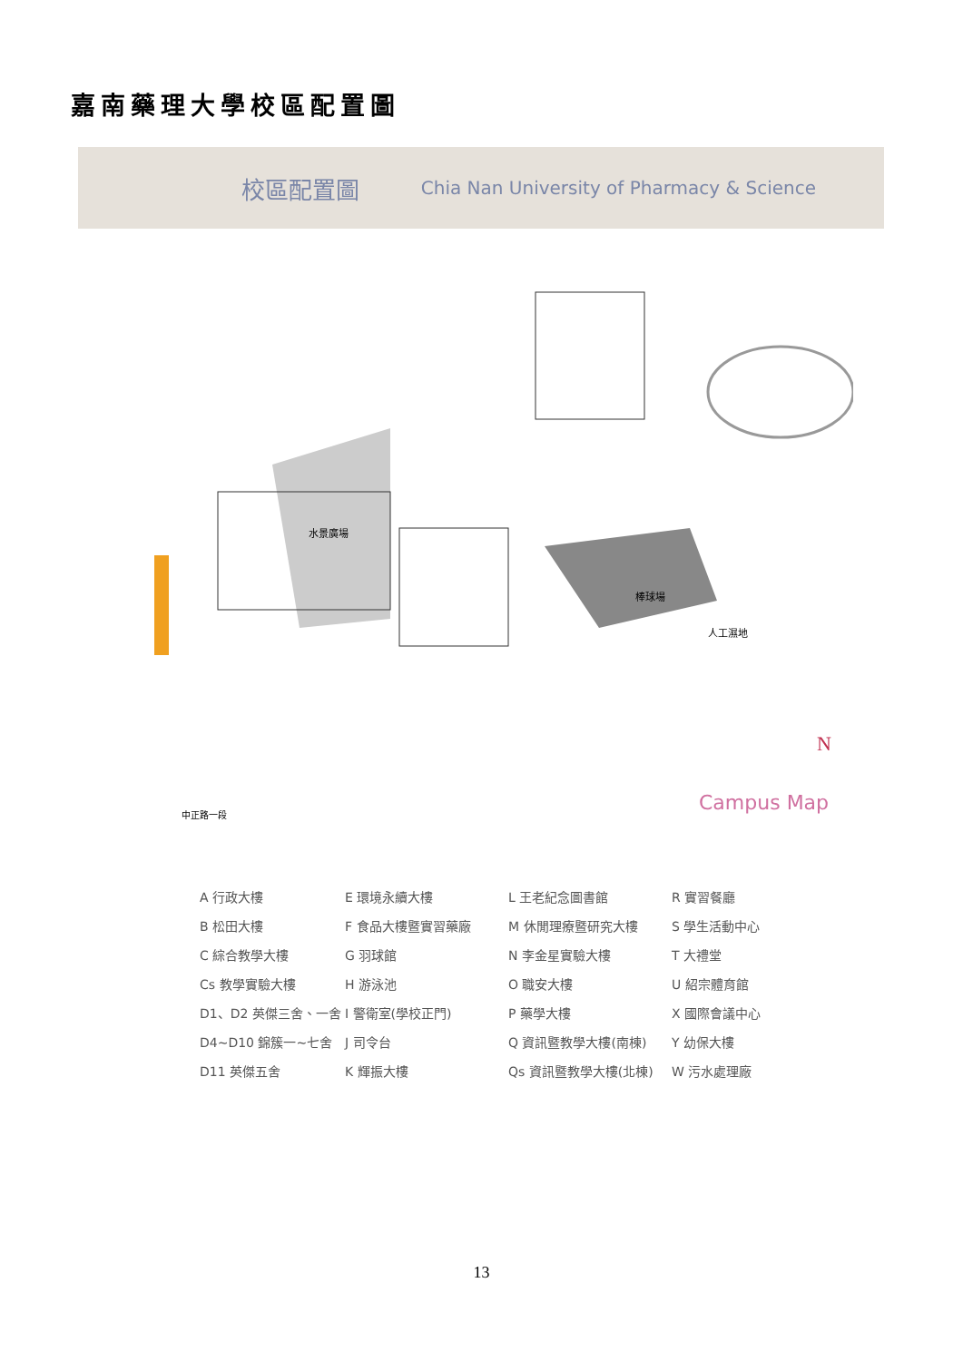嘉南藥理大學校區配置圖
校區配置圖 Chia Nan University of Pharmacy & Science
水景廣場
人工濕地
棒球場
中正路一段
N
Campus Map
A 行政大樓
E 環境永續大樓
L 王老紀念圖書館
R 實習餐廳
B 松田大樓
F 食品大樓暨實習藥廠
M 休閒理療暨研究大樓
S 學生活動中心
C 綜合教學大樓
G 羽球館
N 李金星實驗大樓
T 大禮堂
Cs 教學實驗大樓
H 游泳池
O 職安大樓
U 紹宗體育館
D1、D2 英傑三舍、一舍
I 警衛室(學校正門)
P 藥學大樓
X 國際會議中心
D4~D10 錦簇一~七舍
J 司令台
Q 資訊暨教學大樓(南棟)
Y 幼保大樓
D11 英傑五舍
K 輝振大樓
Qs 資訊暨教學大樓(北棟)
W 污水處理廠
13